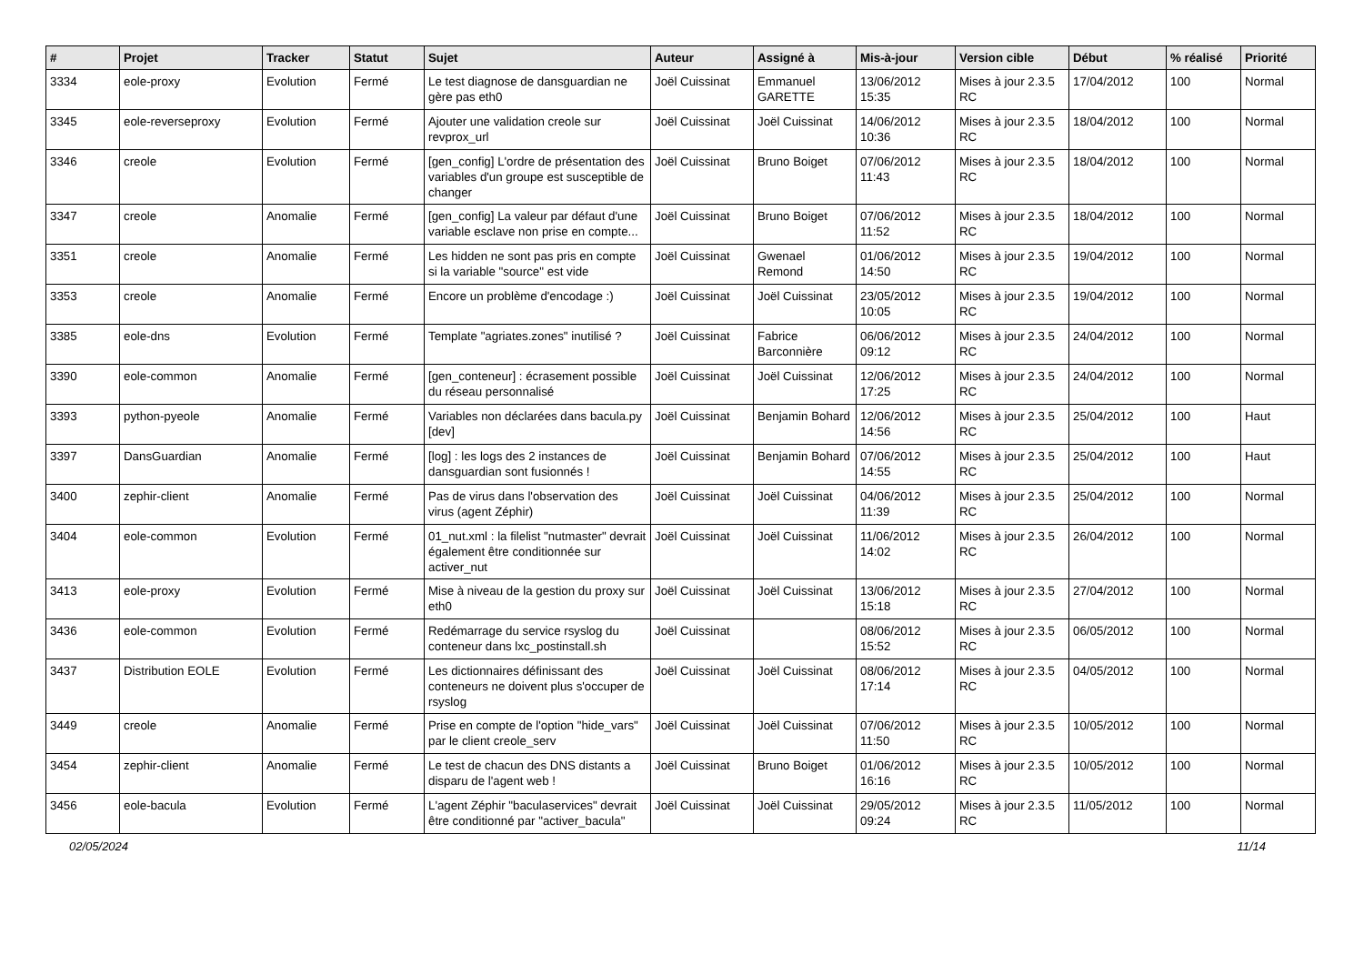| # | Projet | Tracker | Statut | Sujet | Auteur | Assigné à | Mis-à-jour | Version cible | Début | % réalisé | Priorité |
| --- | --- | --- | --- | --- | --- | --- | --- | --- | --- | --- | --- |
| 3334 | eole-proxy | Evolution | Fermé | Le test diagnose de dansguardian ne gère pas eth0 | Joël Cuissinat | Emmanuel GARETTE | 13/06/2012 15:35 | Mises à jour 2.3.5 RC | 17/04/2012 | 100 | Normal |
| 3345 | eole-reverseproxy | Evolution | Fermé | Ajouter une validation creole sur revprox_url | Joël Cuissinat | Joël Cuissinat | 14/06/2012 10:36 | Mises à jour 2.3.5 RC | 18/04/2012 | 100 | Normal |
| 3346 | creole | Evolution | Fermé | [gen_config] L'ordre de présentation des variables d'un groupe est susceptible de changer | Joël Cuissinat | Bruno Boiget | 07/06/2012 11:43 | Mises à jour 2.3.5 RC | 18/04/2012 | 100 | Normal |
| 3347 | creole | Anomalie | Fermé | [gen_config] La valeur par défaut d'une variable esclave non prise en compte... | Joël Cuissinat | Bruno Boiget | 07/06/2012 11:52 | Mises à jour 2.3.5 RC | 18/04/2012 | 100 | Normal |
| 3351 | creole | Anomalie | Fermé | Les hidden ne sont pas pris en compte si la variable "source" est vide | Joël Cuissinat | Gwenael Remond | 01/06/2012 14:50 | Mises à jour 2.3.5 RC | 19/04/2012 | 100 | Normal |
| 3353 | creole | Anomalie | Fermé | Encore un problème d'encodage :) | Joël Cuissinat | Joël Cuissinat | 23/05/2012 10:05 | Mises à jour 2.3.5 RC | 19/04/2012 | 100 | Normal |
| 3385 | eole-dns | Evolution | Fermé | Template "agriates.zones" inutilisé ? | Joël Cuissinat | Fabrice Barconnière | 06/06/2012 09:12 | Mises à jour 2.3.5 RC | 24/04/2012 | 100 | Normal |
| 3390 | eole-common | Anomalie | Fermé | [gen_conteneur] : écrasement possible du réseau personnalisé | Joël Cuissinat | Joël Cuissinat | 12/06/2012 17:25 | Mises à jour 2.3.5 RC | 24/04/2012 | 100 | Normal |
| 3393 | python-pyeole | Anomalie | Fermé | Variables non déclarées dans bacula.py [dev] | Joël Cuissinat | Benjamin Bohard | 12/06/2012 14:56 | Mises à jour 2.3.5 RC | 25/04/2012 | 100 | Haut |
| 3397 | DansGuardian | Anomalie | Fermé | [log] : les logs des 2 instances de dansguardian sont fusionnés ! | Joël Cuissinat | Benjamin Bohard | 07/06/2012 14:55 | Mises à jour 2.3.5 RC | 25/04/2012 | 100 | Haut |
| 3400 | zephir-client | Anomalie | Fermé | Pas de virus dans l'observation des virus (agent Zéphir) | Joël Cuissinat | Joël Cuissinat | 04/06/2012 11:39 | Mises à jour 2.3.5 RC | 25/04/2012 | 100 | Normal |
| 3404 | eole-common | Evolution | Fermé | 01_nut.xml : la filelist "nutmaster" devrait également être conditionnée sur activer_nut | Joël Cuissinat | Joël Cuissinat | 11/06/2012 14:02 | Mises à jour 2.3.5 RC | 26/04/2012 | 100 | Normal |
| 3413 | eole-proxy | Evolution | Fermé | Mise à niveau de la gestion du proxy sur eth0 | Joël Cuissinat | Joël Cuissinat | 13/06/2012 15:18 | Mises à jour 2.3.5 RC | 27/04/2012 | 100 | Normal |
| 3436 | eole-common | Evolution | Fermé | Redémarrage du service rsyslog du conteneur dans lxc_postinstall.sh | Joël Cuissinat | | 08/06/2012 15:52 | Mises à jour 2.3.5 RC | 06/05/2012 | 100 | Normal |
| 3437 | Distribution EOLE | Evolution | Fermé | Les dictionnaires définissant des conteneurs ne doivent plus s'occuper de rsyslog | Joël Cuissinat | Joël Cuissinat | 08/06/2012 17:14 | Mises à jour 2.3.5 RC | 04/05/2012 | 100 | Normal |
| 3449 | creole | Anomalie | Fermé | Prise en compte de l'option "hide_vars" par le client creole_serv | Joël Cuissinat | Joël Cuissinat | 07/06/2012 11:50 | Mises à jour 2.3.5 RC | 10/05/2012 | 100 | Normal |
| 3454 | zephir-client | Anomalie | Fermé | Le test de chacun des DNS distants a disparu de l'agent web ! | Joël Cuissinat | Bruno Boiget | 01/06/2012 16:16 | Mises à jour 2.3.5 RC | 10/05/2012 | 100 | Normal |
| 3456 | eole-bacula | Evolution | Fermé | L'agent Zéphir "baculaservices" devrait être conditionné par "activer_bacula" | Joël Cuissinat | Joël Cuissinat | 29/05/2012 09:24 | Mises à jour 2.3.5 RC | 11/05/2012 | 100 | Normal |
02/05/2024 11/14